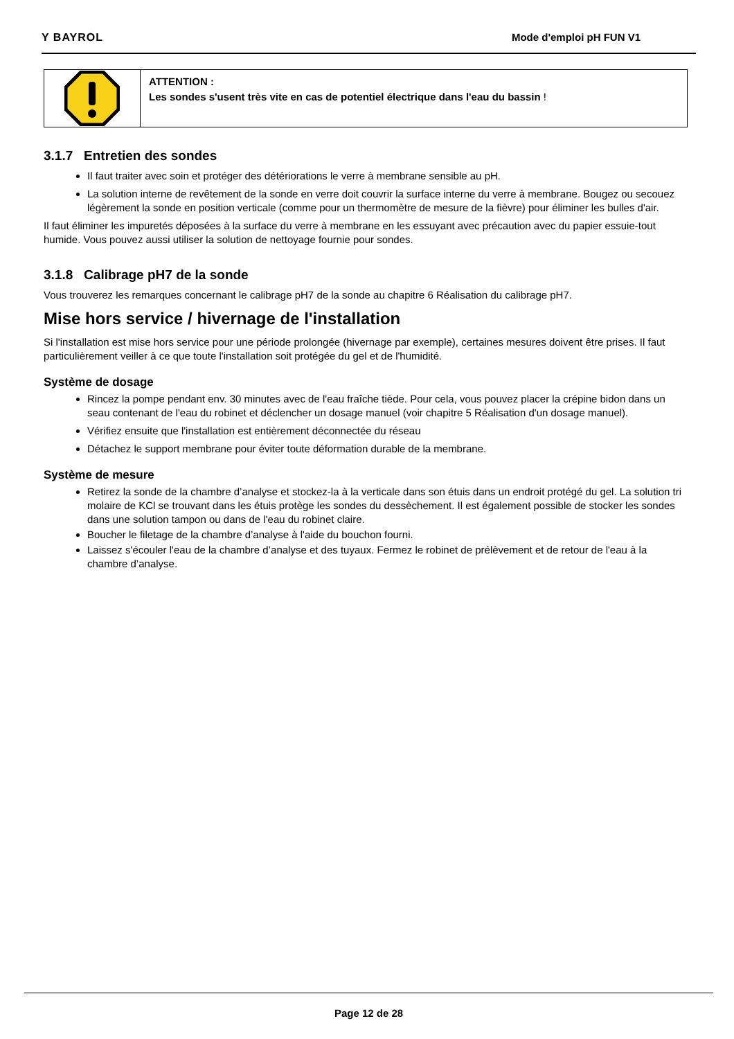Y BAYROL Mode d'emploi pH FUN V1
ATTENTION :
Les sondes s'usent très vite en cas de potentiel électrique dans l'eau du bassin !
3.1.7 Entretien des sondes
Il faut traiter avec soin et protéger des détériorations le verre à membrane sensible au pH.
La solution interne de revêtement de la sonde en verre doit couvrir la surface interne du verre à membrane. Bougez ou secouez légèrement la sonde en position verticale (comme pour un thermomètre de mesure de la fièvre) pour éliminer les bulles d'air.
Il faut éliminer les impuretés déposées à la surface du verre à membrane en les essuyant avec précaution avec du papier essuie-tout humide. Vous pouvez aussi utiliser la solution de nettoyage fournie pour sondes.
3.1.8 Calibrage pH7 de la sonde
Vous trouverez les remarques concernant le calibrage pH7 de la sonde au chapitre 6 Réalisation du calibrage pH7.
Mise hors service / hivernage de l'installation
Si l'installation est mise hors service pour une période prolongée (hivernage par exemple), certaines mesures doivent être prises. Il faut particulièrement veiller à ce que toute l'installation soit protégée du gel et de l'humidité.
Système de dosage
Rincez la pompe pendant env. 30 minutes avec de l'eau fraîche tiède. Pour cela, vous pouvez placer la crépine bidon dans un seau contenant de l'eau du robinet et déclencher un dosage manuel (voir chapitre 5 Réalisation d'un dosage manuel).
Vérifiez ensuite que l'installation est entièrement déconnectée du réseau
Détachez le support membrane pour éviter toute déformation durable de la membrane.
Système de mesure
Retirez la sonde de la chambre d’analyse et stockez-la à la verticale dans son étuis dans un endroit protégé du gel. La solution tri molaire de KCl se trouvant dans les étuis protège les sondes du dessèchement. Il est également possible de stocker les sondes dans une solution tampon ou dans de l'eau du robinet claire.
Boucher le filetage de la chambre d’analyse à l'aide du bouchon fourni.
Laissez s'écouler l'eau de la chambre d’analyse et des tuyaux. Fermez le robinet de prélèvement et de retour de l'eau à la chambre d’analyse.
Page 12 de 28